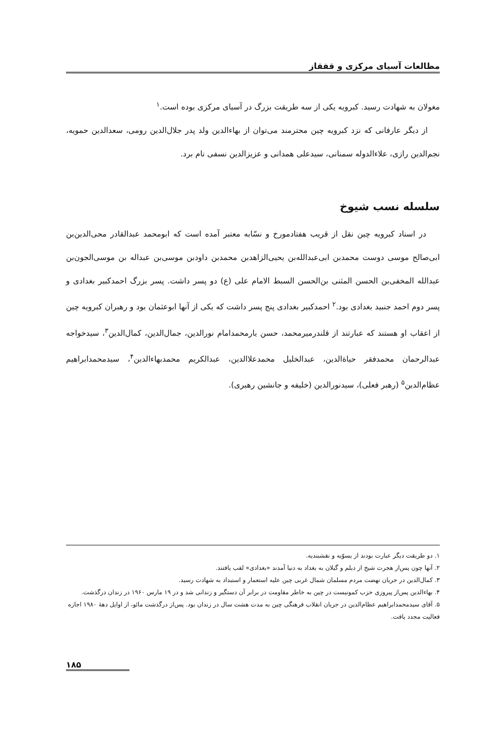مطالعات آسیای مرکزی و قفقاز
مغولان به شهادت رسید. کبرویه یکی از سه طریقت بزرگ در آسیای مرکزی بوده است.<sup>۱</sup>
از دیگر عارفانی که نزد کبرویه چین محترمند می‌توان از بهاءالدین ولد پدر جلال‌الدین رومی، سعدالدین حمویه، نجم‌الدین رازی، علاءالدوله سمنانی، سیدعلی همدانی و عزیزالدین نسفی نام برد.
سلسله نسب شیوخ
در اسناد کبرویه چین نقل از قریب هفتادمورخ و نسّابه معتبر آمده است که ابومحمد عبدالقادر محی‌الدین‌بن ابی‌صالح موسی دوست محمدبن ابی‌عبدالله‌بن یحیی‌الزاهدبن محمدبن داودبن موسی‌بن عبداله بن موسی‌الجون‌بن عبدالله المخفی‌بن الحسن المثنی بن‌الحسن السبط الامام علی (ع) دو پسر داشت. پسر بزرگ احمدکبیر بغدادی و پسر دوم احمد جنبید بغدادی بود.<sup>۲</sup> احمدکبیر بغدادی پنج پسر داشت که یکی از آنها ابوعثمان بود و رهبران کبرویه چین از اعقاب او هستند که عبارتند از قلندرمیرمحمد، حسن یارمحمدامام نورالدین، جمال‌الدین، کمال‌الدین<sup>۳</sup>، سیدخواجه عبدالرحمان محمدفقر حیاةالدین، عبدالخلیل محمدعلاالدین، عبدالکریم محمدبهاءالدین<sup>۴</sup>، سیدمحمدابراهیم عظام‌الدین<sup>۵</sup> (رهبر فعلی)، سیدنورالدین (خلیفه و جانشین رهبری).
۱. دو طریقت دیگر عبارت بودند از یسوّیه و نقشبندیه.
۲. آنها چون پس‌از هجرت شیخ از دیلم و گیلان به بغداد به دنیا آمدند «بغدادی» لقب یافتند.
۳. کمال‌الدین در جریان نهضت مردم مسلمان شمال غربی چین علیه استعمار و استبداد به شهادت رسید.
۴. بهاءالدین پس‌از پیروزی حزب کمونیست در چین به خاطر مقاومت در برابر آن دستگیر و زندانی شد و در ۱۹ مارس ۱۹۶۰ در زندان درگذشت.
۵. آقای سیدمحمدابراهیم عظام‌الدین در جریان انقلاب فرهنگی چین به مدت هشت سال در زندان بود. پس‌از درگذشت مائو، از اوایل دههٔ ۱۹۸۰ اجازه فعالیت مجدد یافت.
۱۸۵